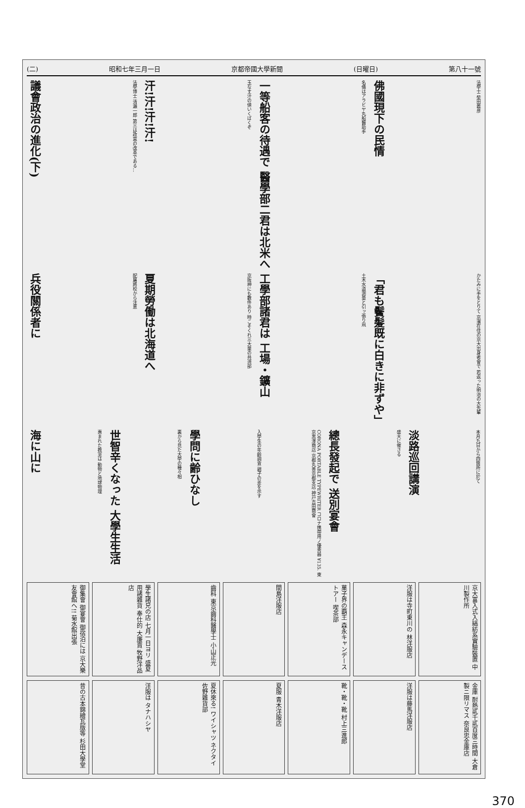(二) 昭和七年三月一日 京都帝國大學新聞 (日曜日) 第八十一號
議會政治の進化(下)
法學博士 清瀨一郎 第三は政黨の改革である…
汗!汗!汗!汗!
玉なす汗の値いくばくぞ
一等船客の待遇で 醫學部二君は北米へ
名儀はアラビヤ丸船醫助手
佛國現下の民情
法學士 柴田義彦
兵役關係者に
配屬將校から注意
夏期勞働は北海道へ
京阪神にも數件あり 時こそくれ三大童の共濟部
工學部諸君は 工場・鑛山
土木水道測量と引ッ張り凧
「君も鬢髪既に白きに非ずや」
かたみに手をとりて 京濱在住の京大出身者會で 若返った明治の大先輩
海に山に
惠まれた教室は 動物と地球物理
世智辛くなった 大學生生活
裏から見た大學の種々相
學問に齢ひなし
入學生の年齡調査 親子の差を示す
CORONA PORTABLE TYPEWRITER コロナ携帶用ノ優秀器 ¥135. 東京黒澤商店 京都丸善京都支店 神戸吉田商會
總長發起で 送別宴會
盛大に催さる
淡路巡回講演
本月九日から四箇所に於て
御集會 御宴會 御宿泊には 京大樂友會館へ!! 菊水館出張
學生諸兄の店 七月一日ヨリ 盛夏用諸雜貨 奉仕的 大廉賣 牧野洋品店
齒科 東京齒科醫學士 小山正光
間島洋服店
菓子界の覇王 森永キャンデーストアー 喫茶部
洋服は寺町東川の 林洋服店
京大富入式入縞紡系實驗裝置 中川製作所
昔の古本錦繪瓦版等 杉田大學堂
洋服は タナハシヤ
夏休來る! ワイシャツ ネクタイ 佐野雜貨部
夏服 青木洋服店
靴・靴・靴 村上三進郎
洋服は藤馬洋服店
金庫 耐熱貳千貳百度三時間 大倉製ニ限リマス 奈良忠金庫店
370